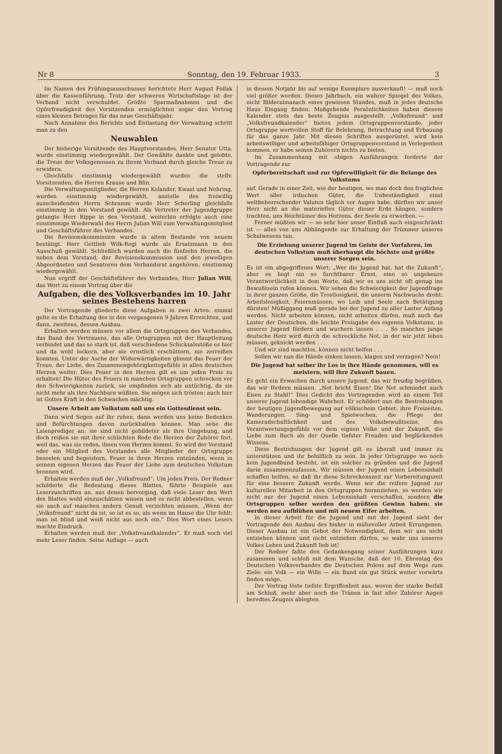Nr 8 Sonntag, den 19. Februar 1933. 3
Im Namen des Prüfungsausschusses berichtete Herr August Follak über die Kassenführung. Trotz der schweren Wirtschaftslage ist der Verband nicht verschuldet. Größte Sparmaßnahmen und die Opferfreudigkeit des Vorsitzenden ermöglichten sogar den Vortrag eines kleinen Betrages für das neue Geschäftsjahr.
Nach Annahme des Berichts und Entlastung der Verwaltung schritt man zu den
Neuwahlen
Der bisherige Vorsitzende des Hauptvorstandes, Herr Senator Utta, wurde einstimmig wiedergewählt. Der Gewählte dankte und gelobte, die Treue der Volksgenossen zu ihrem Verband durch gleiche Treue zu erwidern.
Gleichfalls einstimmig wiedergewählt wurden die stellv. Vorsitzenden, die Herren Krause und Blin.
Die Verwaltungsmitglieder, die Herren Kolander, Kwast und Nehring, wurden einstimmig wiedergewählt, anstelle des freiwillig ausscheidenden Herrn Schramm wurde Herr Scherling gleichfalls einstimmig in den Vorstand gewählt. Als Vertreter der Jugendgruppe gelangte Herr Rippe in den Vorstand, weiterhin erfolgte auch eine einstimmige Wiederwahl des Herrn Julian Will zum Verwaltungsmitglied und Geschäftsführer des Verbandes.
Die Revisionskommission wurde in altem Bestande von neuem bestätigt. Herr Gottlieb Wilk-Rogi wurde als Ersatzmann in den Ausschuß gewählt. Schließlich wurden auch die fünfzehn Herren, die neben dem Vorstand, der Revisionskommission und den jeweiligen Abgeordneten und Senatoren dem Verbandsrat angehören, einstimmig wiedergewählt.
Nun ergriff der Geschäftsführer des Verbandes, Herr Julian Will, das Wort zu einem Vortrag über die
Aufgaben, die des Volksverbandes im 10. Jahr seines Bestehens harren
Der Vortragende gliederte diese Aufgaben in zwei Arten: einmal gelte es die Erhaltung des in den vergangenen 9 Jahren Erreichten, und dann, zweitens, dessen Ausbau.
Erhalten werden müssen vor allem die Ortsgruppen des Verbandes, das Band des Vertrauens, das alle Ortsgruppen mit der Hauptleitung verbindet und das so stark ist, daß verschiedene Schicksalsstöße es hier und da wohl lockern, aber nie ernstlich erschüttern, nie zerreißen konnten. Unter der Asche der Widerwärtigkeiten glimmt das Feuer der Treue, der Liebe, des Zusammengehörigkeitsgefühls in allen deutschen Herzen weiter. Dies Feuer in den Herzen gilt es um jeden Preis zu erhalten! Die Hüter des Feuers in manchen Ortsgruppen schrecken vor den Schwierigkeiten zurück, sie empfinden sich als untüchtig, da sie nicht mehr als ihre Nachbarn wüßten. Sie mögen sich trösten: auch hier ist Gottes Kraft in den Schwachen mächtig.
Unsere Arbeit am Volkstum soll uns ein Gottesdienst sein.
Dann wird Segen auf ihr ruhen, dann werden uns keine Bedenken und Befürchtungen davon zurückhalten können. Man sehe die Laienprediger an: sie sind nicht gebildeter als ihre Umgebung, und doch reißen sie mit ihrer schlichten Rede die Herzen der Zuhörer fort, weil das, was sie reden, ihnen vom Herzen kommt. So wird der Vorstand oder ein Mitglied des Vorstandes alle Mitglieder der Ortsgruppe beseelen und begeistern, Feuer in ihren Herzen entzünden, wenn in seinem eigenen Herzen das Feuer der Liebe zum deutschen Volkstum brennen wird.
Erhalten werden muß der „Volksfreund“. Um jeden Preis. Der Redner schilderte die Bedeutung dieses Blattes, führte Beispiele aus Leserzuschriften an, aus denen hervorging, daß viele Leser den Wert des Blattes wohl einzuschätzen wissen und es nicht abbestellen, wenn sie auch auf manchen andern Genuß verzichten müssen. „Wenn der „Volksfreund“ nicht da ist, so ist es so, als wenn im Hause die Uhr fehlt: man ist blind und weiß nicht aus noch ein.“ Dies Wort eines Lesers machte Eindruck.
Erhalten werden muß der „Volksfreundkalender“. Er muß noch viel mehr Leser finden. Seine Auflage — auch
in diesem Notjahr bis auf wenige Exemplare ausverkauft! — muß noch viel größer werden. Dieses Jahrbuch, ein wahrer Spiegel des Volkes, nicht Bilderalmanach eines gewissen Standes, muß in jedes deutsche Haus Eingang finden. Maßgebende Persönlichkeiten haben diesem Kalender stets das beste Zeugnis ausgestellt. „Volksfreund“ und „Volksfreundkalender“ bieten jedem Ortsgruppenvorstande, jeder Ortsgruppe wertvollen Stoff für Belehrung, Betrachtung und Erbauung für das ganze Jahr. Mit diesen Schriften ausgerüstet, wird kein arbeitswilliger und arbeitsfähiger Ortsgruppenvorstand in Verlegenheit kommen, er habe seinen Zuhörern nichts zu bieten.
Im Zusammenhang mit obigen Ausführungen forderte der Vortragende zur
Opferbereitschaft und zur Opferwilligkeit für die Belange des Volkstums
auf. Gerade in einer Zeit, wie der heutigen, wo man doch den fraglichen Wert aller irdischen Güter, die Unbeständigkeit einst weltbeherrschender Valuten täglich vor Augen habe, dürften wir unser Herz nicht an die materiellen Güter dieser Erde hängen, sondern trachten, uns Reichtümer des Herzens, der Seele zu erwerben. —
Ferner müßten wir — so sehr hier unser Einfluß auch eingeschränkt ist — alles von uns Abhängende zur Erhaltung der Trümmer unseres Schulwesens tun.
Die Erziehung unserer Jugend im Geiste der Vorfahren, im deutschen Volkstum muß überhaupt die höchste und größte unserer Sorgen sein.
Es ist ein abgegriffenes Wort: „Wer die Jugend hat, hat die Zukunft“, aber es liegt ein so furchtbarer Ernst, eine so ungeheure Verantwortlichkeit in dem Worte, daß wir es uns nicht oft genug ins Bewußtsein rufen können. Wir sehen die Schwierigkeit der Jugendfrage in ihrer ganzen Größe, die Trostlosigkeit, die unserm Nachwuchs droht: Arbeitslosigkeit, Feiernmüssen, wo Leib und Seele nach Betätigung dürsten! Müßiggang muß gerade bei der Jugend zu aller Laster Anfang werden. Nicht arbeiten können, nicht arbeiten dürfen, muß auch das Laster der Deutschen, die leichte Preisgabe des eigenen Volkstums, in unserer Jugend fördern und wuchern lassen . . . So manches junge deutsche Herz wird durch die schreckliche Not, in der wir jetzt leben müssen, geknickt werden . . .
Und wir sind machtlos, können nicht helfen . . .
Sollen wir nun die Hände sinken lassen, klagen und verzagen? Nein!
Die Jugend hat selber ihr Los in ihre Hände genommen, will es meistern, will ihre Zukunft bauen.
Es geht ein Erwachen durch unsere Jugend, das wir freudig begrüßen, das wir fördern müssen. „Not bricht Eisen! Die Not schmiedet auch Eisen zu Stahl!“ Dies Gedicht des Vortragenden wird an einem Teil unserer Jugend lebendige Wahrheit. Er schildert nun die Bestrebungen der heutigen Jugendbewegung auf völkischem Gebiet: ihre Freizeiten, Wanderungen, Sing- und Spielwochen, die Pflege der Kameradschaftlichkeit und des Volksbewußtseins, des Verantwortungsgefühls vor dem eignen Volke und der Zukunft, die Liebe zum Buch als der Quelle tiefster Freuden und beglückenden Wissens.
Diese Bestrebungen der Jugend gilt es überall und immer zu unterstützen und ihr behilflich zu sein. In jeder Ortsgruppe wo noch kein Jugendbund besteht, ist ein solcher zu gründen und die Jugend darin zusammenzufassen. Wir müssen der Jugend einen Lebensinhalt schaffen helfen, so daß ihr diese Schreckenszeit zur Vorbereitungszeit für eine bessere Zukunft werde. Wenn wir die reifere Jugend zur kulturellen Mitarbeit in den Ortsgruppen heranziehen, so werden wir nicht nur der Jugend einen Lebensinhalt verschaffen, sondern die Ortsgruppen selber werden den größten Gewinn haben: sie werden neu aufblühen und mit neuem Eifer arbeiten.
In dieser Arbeit für die Jugend und mit der Jugend sieht der Vortragende den Ausbau des bisher in mühevoller Arbeit Errungenen. Dieser Ausbau ist ein Gebot der Notwendigkeit, dem wir uns nicht entziehen können und nicht entziehen dürfen, so wahr uns unseres Volkes Leben und Zukunft lieb ist!
Der Redner faßte den Gedankengang seiner Ausführungen kurz zusammen und schloß mit dem Wunsche, daß der 10. Ehrentag des Deutschen Volksverbandes die Deutschen Polens auf dem Wege zum Ziele: ein Volk — ein Wille — ein Bund ein gut Stück weiter vorwärts finden möge.
Der Vortrag löste tiefste Ergriffenheit aus, wovon der starke Beifall am Schluß, mehr aber noch die Tränen in fast aller Zuhörer Augen beredtes Zeugnis ablegten.